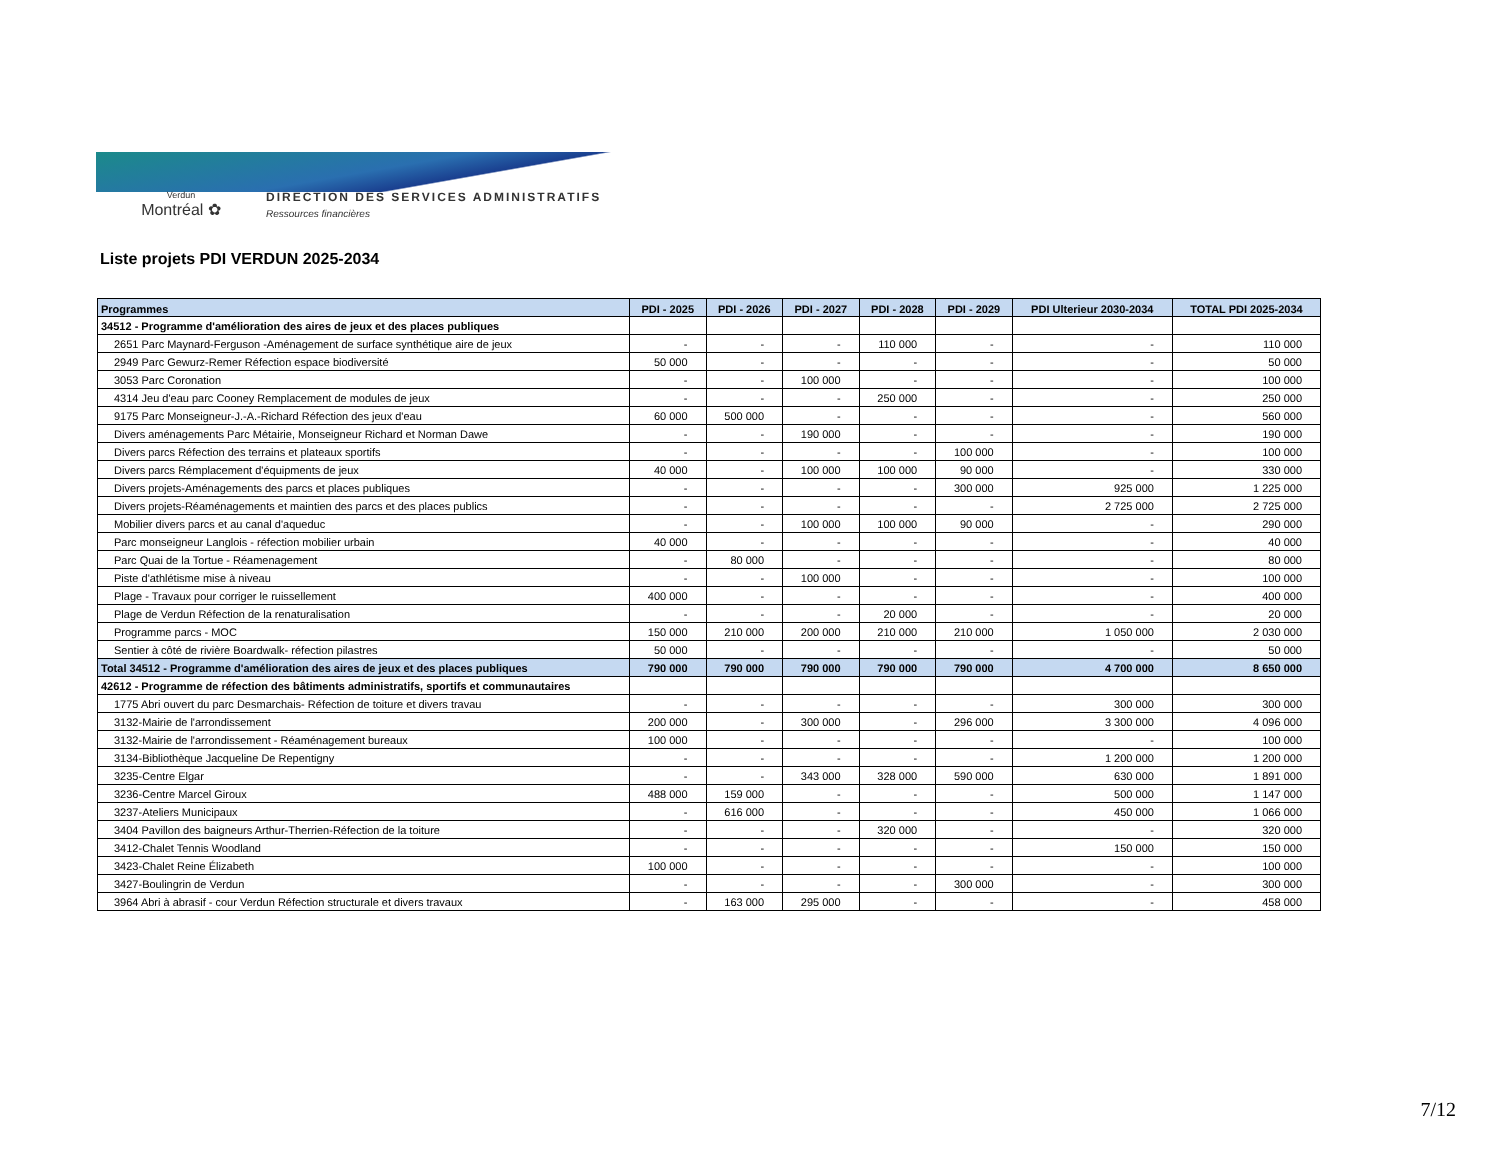Verdun
Montréal ✿
DIRECTION DES SERVICES ADMINISTRATIFS
Ressources financières
Liste projets PDI VERDUN 2025-2034
| Programmes | PDI - 2025 | PDI - 2026 | PDI - 2027 | PDI - 2028 | PDI - 2029 | PDI Ulterieur 2030-2034 | TOTAL PDI 2025-2034 |
| --- | --- | --- | --- | --- | --- | --- | --- |
| 34512 - Programme d'amélioration des aires de jeux et des places publiques | | | | | | | |
| 2651 Parc Maynard-Ferguson -Aménagement de surface synthétique aire de jeux | - | - | - | 110 000 | - | - | 110 000 |
| 2949 Parc Gewurz-Remer Réfection espace biodiversité | 50 000 | - | - | - | - | - | 50 000 |
| 3053 Parc Coronation | - | - | 100 000 | - | - | - | 100 000 |
| 4314 Jeu d'eau parc Cooney Remplacement de modules de jeux | - | - | - | 250 000 | - | - | 250 000 |
| 9175 Parc Monseigneur-J.-A.-Richard Réfection des jeux d'eau | 60 000 | 500 000 | - | - | - | - | 560 000 |
| Divers aménagements Parc Métairie, Monseigneur Richard et Norman Dawe | - | - | 190 000 | - | - | - | 190 000 |
| Divers parcs Réfection des terrains et plateaux sportifs | - | - | - | - | 100 000 | - | 100 000 |
| Divers parcs Rémplacement d'équipments de jeux | 40 000 | - | 100 000 | 100 000 | 90 000 | - | 330 000 |
| Divers projets-Aménagements des parcs et places publiques | - | - | - | - | 300 000 | 925 000 | 1 225 000 |
| Divers projets-Réaménagements et maintien des parcs et des places publics | - | - | - | - | - | 2 725 000 | 2 725 000 |
| Mobilier divers parcs et au canal d'aqueduc | - | - | 100 000 | 100 000 | 90 000 | - | 290 000 |
| Parc monseigneur Langlois - réfection mobilier urbain | 40 000 | - | - | - | - | - | 40 000 |
| Parc Quai de la Tortue - Réamenagement | - | 80 000 | - | - | - | - | 80 000 |
| Piste d'athlétisme mise à niveau | - | - | 100 000 | - | - | - | 100 000 |
| Plage - Travaux pour corriger le ruissellement | 400 000 | - | - | - | - | - | 400 000 |
| Plage de Verdun Réfection de la renaturalisation | - | - | - | 20 000 | - | - | 20 000 |
| Programme parcs - MOC | 150 000 | 210 000 | 200 000 | 210 000 | 210 000 | 1 050 000 | 2 030 000 |
| Sentier à côté de rivière Boardwalk- réfection pilastres | 50 000 | - | - | - | - | - | 50 000 |
| Total 34512 - Programme d'amélioration des aires de jeux et des places publiques | 790 000 | 790 000 | 790 000 | 790 000 | 790 000 | 4 700 000 | 8 650 000 |
| 42612 - Programme de réfection des bâtiments administratifs, sportifs et communautaires | | | | | | | |
| 1775 Abri ouvert du parc Desmarchais- Réfection de toiture et divers travau | - | - | - | - | - | 300 000 | 300 000 |
| 3132-Mairie de l'arrondissement | 200 000 | - | 300 000 | - | 296 000 | 3 300 000 | 4 096 000 |
| 3132-Mairie de l'arrondissement - Réaménagement bureaux | 100 000 | - | - | - | - | - | 100 000 |
| 3134-Bibliothèque Jacqueline De Repentigny | - | - | - | - | - | 1 200 000 | 1 200 000 |
| 3235-Centre Elgar | - | - | 343 000 | 328 000 | 590 000 | 630 000 | 1 891 000 |
| 3236-Centre Marcel Giroux | 488 000 | 159 000 | - | - | - | 500 000 | 1 147 000 |
| 3237-Ateliers Municipaux | - | 616 000 | - | - | - | 450 000 | 1 066 000 |
| 3404 Pavillon des baigneurs Arthur-Therrien-Réfection de la toiture | - | - | - | 320 000 | - | - | 320 000 |
| 3412-Chalet Tennis Woodland | - | - | - | - | - | 150 000 | 150 000 |
| 3423-Chalet Reine Élizabeth | 100 000 | - | - | - | - | - | 100 000 |
| 3427-Boulingrin de Verdun | - | - | - | - | 300 000 | - | 300 000 |
| 3964 Abri à abrasif - cour Verdun Réfection structurale et divers travaux | - | 163 000 | 295 000 | - | - | - | 458 000 |
7/12